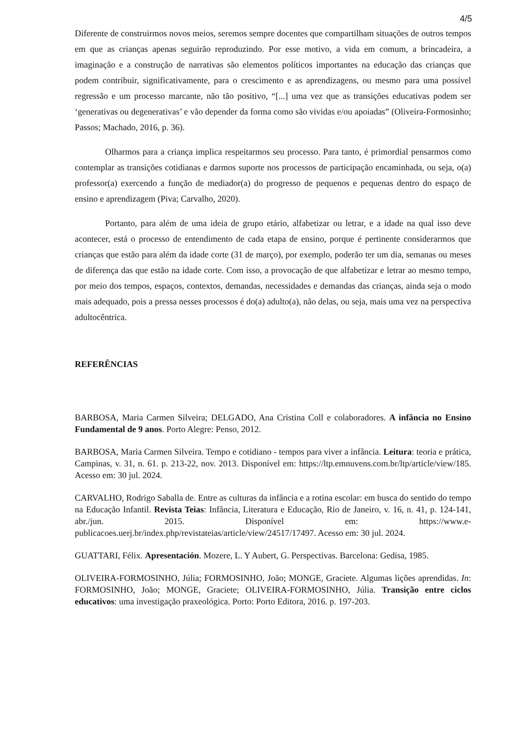4/5
Diferente de construirmos novos meios, seremos sempre docentes que compartilham situações de outros tempos em que as crianças apenas seguirão reproduzindo. Por esse motivo, a vida em comum, a brincadeira, a imaginação e a construção de narrativas são elementos políticos importantes na educação das crianças que podem contribuir, significativamente, para o crescimento e as aprendizagens, ou mesmo para uma possível regressão e um processo marcante, não tão positivo, “[...] uma vez que as transições educativas podem ser ‘generativas ou degenerativas’ e vão depender da forma como são vividas e/ou apoiadas” (Oliveira-Formosinho; Passos; Machado, 2016, p. 36).
Olharmos para a criança implica respeitarmos seu processo. Para tanto, é primordial pensarmos como contemplar as transições cotidianas e darmos suporte nos processos de participação encaminhada, ou seja, o(a) professor(a) exercendo a função de mediador(a) do progresso de pequenos e pequenas dentro do espaço de ensino e aprendizagem (Piva; Carvalho, 2020).
Portanto, para além de uma ideia de grupo etário, alfabetizar ou letrar, e a idade na qual isso deve acontecer, está o processo de entendimento de cada etapa de ensino, porque é pertinente considerarmos que crianças que estão para além da idade corte (31 de março), por exemplo, poderão ter um dia, semanas ou meses de diferença das que estão na idade corte. Com isso, a provocação de que alfabetizar e letrar ao mesmo tempo, por meio dos tempos, espaços, contextos, demandas, necessidades e demandas das crianças, ainda seja o modo mais adequado, pois a pressa nesses processos é do(a) adulto(a), não delas, ou seja, mais uma vez na perspectiva adultocêntrica.
REFERÊNCIAS
BARBOSA, Maria Carmen Silveira; DELGADO, Ana Cristina Coll e colaboradores. A infância no Ensino Fundamental de 9 anos. Porto Alegre: Penso, 2012.
BARBOSA, Maria Carmen Silveira. Tempo e cotidiano - tempos para viver a infância. Leitura: teoria e prática, Campinas, v. 31, n. 61. p. 213-22, nov. 2013. Disponível em: https://ltp.emnuvens.com.br/ltp/article/view/185. Acesso em: 30 jul. 2024.
CARVALHO, Rodrigo Saballa de. Entre as culturas da infância e a rotina escolar: em busca do sentido do tempo na Educação Infantil. Revista Teias: Infância, Literatura e Educação, Rio de Janeiro, v. 16, n. 41, p. 124-141, abr./jun. 2015. Disponível em: https://www.e-publicacoes.uerj.br/index.php/revistateias/article/view/24517/17497. Acesso em: 30 jul. 2024.
GUATTARI, Félix. Apresentación. Mozere, L. Y Aubert, G. Perspectivas. Barcelona: Gedisa, 1985.
OLIVEIRA-FORMOSINHO, Júlia; FORMOSINHO, João; MONGE, Graciete. Algumas lições aprendidas. In: FORMOSINHO, João; MONGE, Graciete; OLIVEIRA-FORMOSINHO, Júlia. Transição entre ciclos educativos: uma investigação praxeológica. Porto: Porto Editora, 2016. p. 197-203.